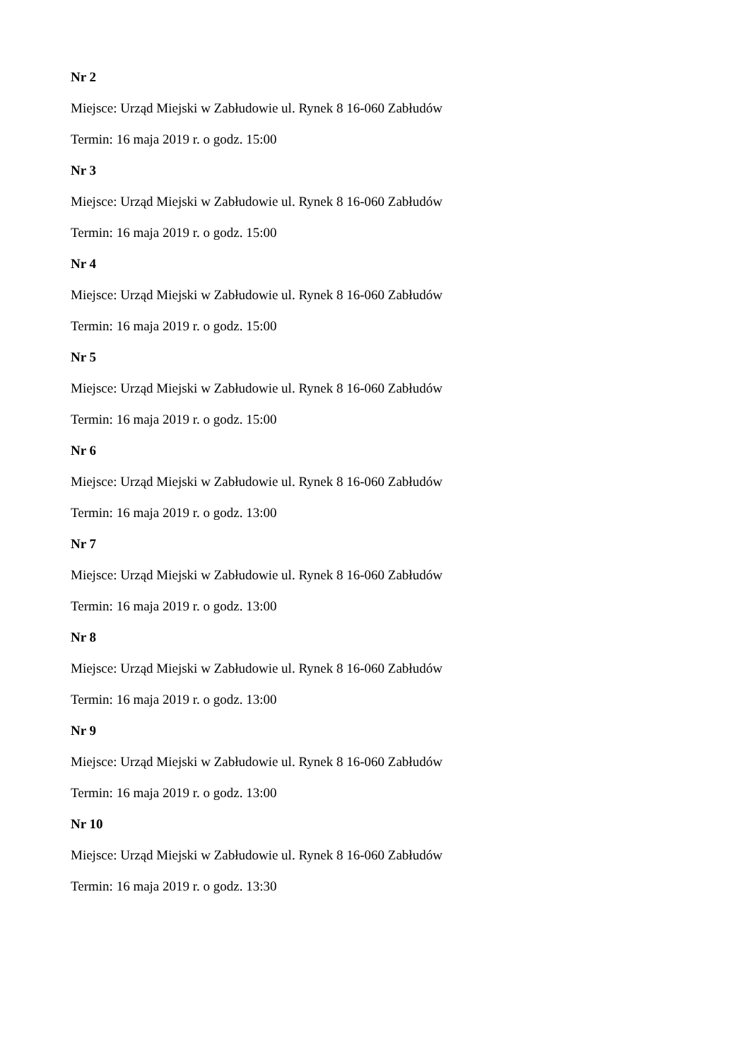Nr 2
Miejsce: Urząd Miejski w Zabłudowie ul. Rynek 8 16-060 Zabłudów
Termin: 16 maja 2019 r. o godz. 15:00
Nr 3
Miejsce: Urząd Miejski w Zabłudowie ul. Rynek 8 16-060 Zabłudów
Termin: 16 maja 2019 r. o godz. 15:00
Nr 4
Miejsce: Urząd Miejski w Zabłudowie ul. Rynek 8 16-060 Zabłudów
Termin: 16 maja 2019 r. o godz. 15:00
Nr 5
Miejsce: Urząd Miejski w Zabłudowie ul. Rynek 8 16-060 Zabłudów
Termin: 16 maja 2019 r. o godz. 15:00
Nr 6
Miejsce: Urząd Miejski w Zabłudowie ul. Rynek 8 16-060 Zabłudów
Termin: 16 maja 2019 r. o godz. 13:00
Nr 7
Miejsce: Urząd Miejski w Zabłudowie ul. Rynek 8 16-060 Zabłudów
Termin: 16 maja 2019 r. o godz. 13:00
Nr 8
Miejsce: Urząd Miejski w Zabłudowie ul. Rynek 8 16-060 Zabłudów
Termin: 16 maja 2019 r. o godz. 13:00
Nr 9
Miejsce: Urząd Miejski w Zabłudowie ul. Rynek 8 16-060 Zabłudów
Termin: 16 maja 2019 r. o godz. 13:00
Nr 10
Miejsce: Urząd Miejski w Zabłudowie ul. Rynek 8 16-060 Zabłudów
Termin: 16 maja 2019 r. o godz. 13:30